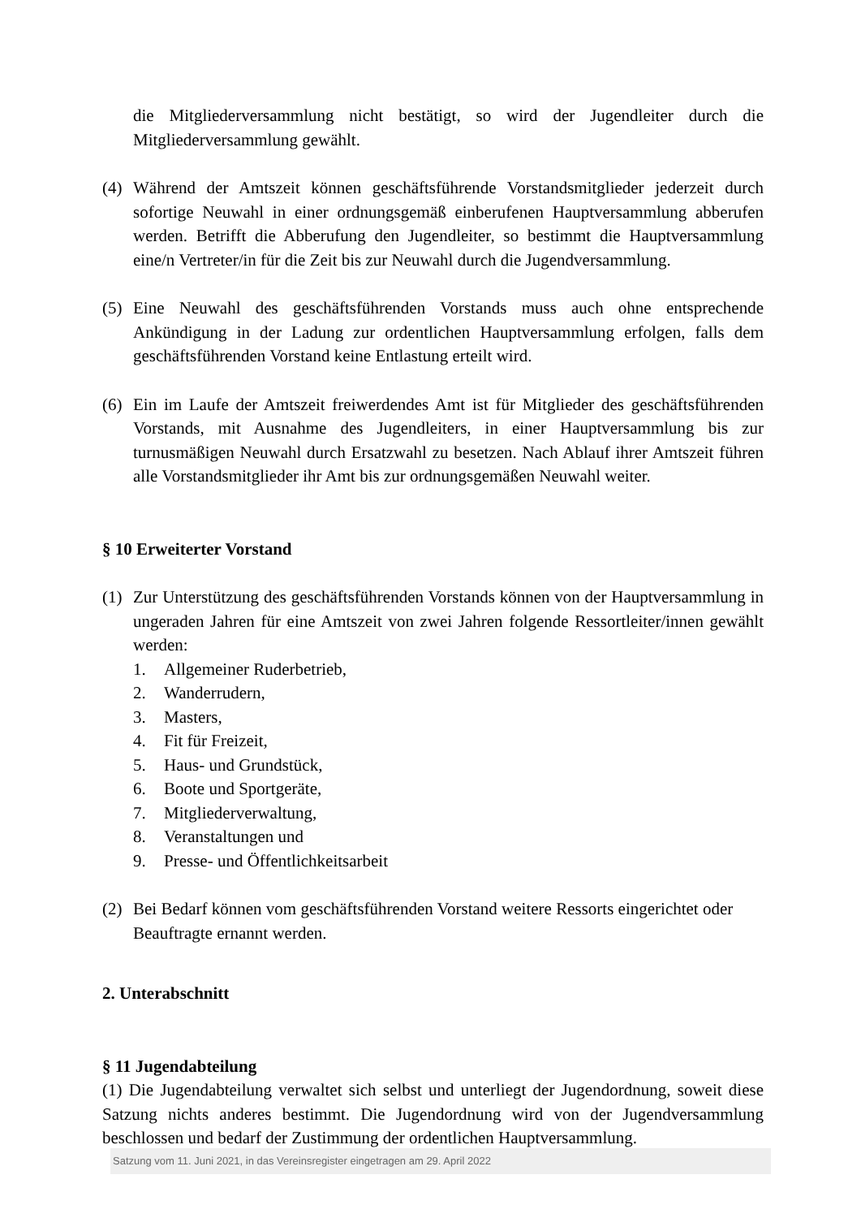die Mitgliederversammlung nicht bestätigt, so wird der Jugendleiter durch die Mitgliederversammlung gewählt.
(4) Während der Amtszeit können geschäftsführende Vorstandsmitglieder jederzeit durch sofortige Neuwahl in einer ordnungsgemäß einberufenen Hauptversammlung abberufen werden. Betrifft die Abberufung den Jugendleiter, so bestimmt die Hauptversammlung eine/n Vertreter/in für die Zeit bis zur Neuwahl durch die Jugendversammlung.
(5) Eine Neuwahl des geschäftsführenden Vorstands muss auch ohne entsprechende Ankündigung in der Ladung zur ordentlichen Hauptversammlung erfolgen, falls dem geschäftsführenden Vorstand keine Entlastung erteilt wird.
(6) Ein im Laufe der Amtszeit freiwerdendes Amt ist für Mitglieder des geschäftsführenden Vorstands, mit Ausnahme des Jugendleiters, in einer Hauptversammlung bis zur turnusmäßigen Neuwahl durch Ersatzwahl zu besetzen. Nach Ablauf ihrer Amtszeit führen alle Vorstandsmitglieder ihr Amt bis zur ordnungsgemäßen Neuwahl weiter.
§ 10 Erweiterter Vorstand
(1) Zur Unterstützung des geschäftsführenden Vorstands können von der Hauptversammlung in ungeraden Jahren für eine Amtszeit von zwei Jahren folgende Ressortleiter/innen gewählt werden:
1. Allgemeiner Ruderbetrieb,
2. Wanderrudern,
3. Masters,
4. Fit für Freizeit,
5. Haus- und Grundstück,
6. Boote und Sportgeräte,
7. Mitgliederverwaltung,
8. Veranstaltungen und
9. Presse- und Öffentlichkeitsarbeit
(2) Bei Bedarf können vom geschäftsführenden Vorstand weitere Ressorts eingerichtet oder Beauftragte ernannt werden.
2. Unterabschnitt
§ 11 Jugendabteilung
(1) Die Jugendabteilung verwaltet sich selbst und unterliegt der Jugendordnung, soweit diese Satzung nichts anderes bestimmt. Die Jugendordnung wird von der Jugendversammlung beschlossen und bedarf der Zustimmung der ordentlichen Hauptversammlung.
Satzung vom 11. Juni 2021, in das Vereinsregister eingetragen am 29. April 2022